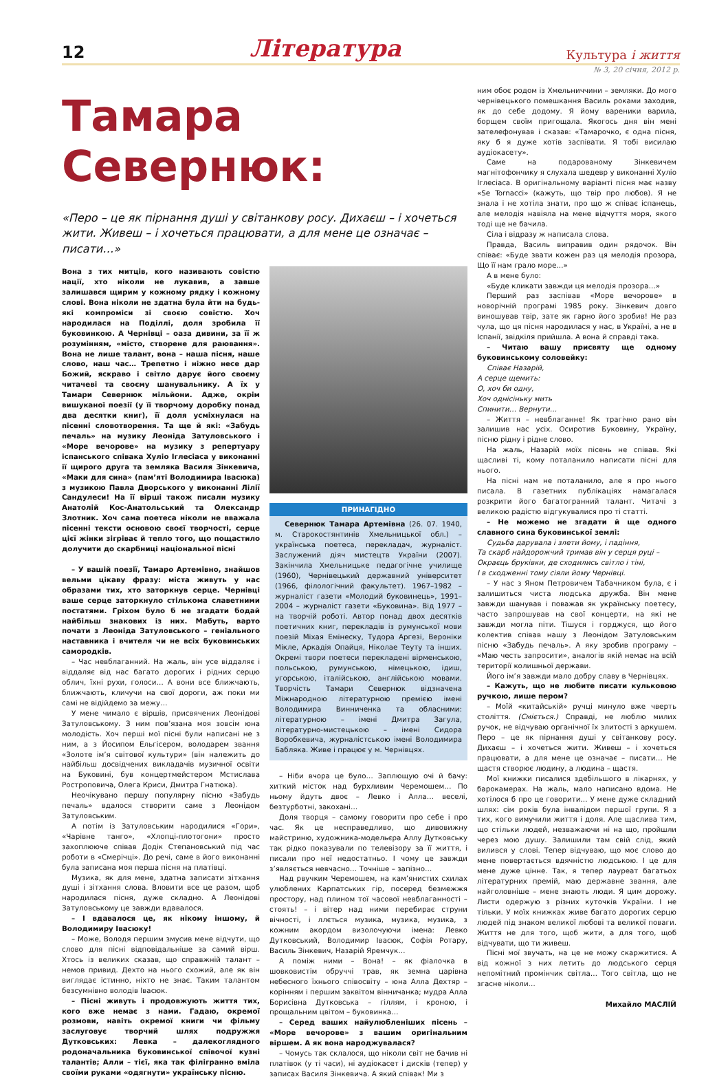12
Література
Культура і життя
№ 3, 20 січня, 2012 р.
Тамара Севернюк:
«Перо – це як пірнання душі у світанкову росу. Дихаєш – і хочеться жити. Живеш – і хочеться працювати, а для мене це означає – писати…»
Вона з тих митців, кого називають совістю нації, хто ніколи не лукавив, а завше залишався щирим у кожному рядку і кожному слові. Вона ніколи не здатна була йти на будь-які компроміси зі своєю совістю. Хоч народилася на Поділлі, доля зробила її буковинкою. А Чернівці – оаза дивини, за її ж розумінням, «місто, створене для раювання». Вона не лише талант, вона – наша пісня, наше слово, наш час… Трепетно і ніжно несе дар Божий, яскраво і світло дарує його своєму читачеві та своєму шанувальнику. А їх у Тамари Севернюк мільйони. Адже, окрім вишуканої поезії (у її творчому доробку понад два десятки книг), її доля усміхнулася на пісенні словотворення. Та ще й які: «Забудь печаль» на музику Леоніда Затуловського і «Море вечорове» на музику з репертуару іспанського співака Хуліо Іглесіаса у виконанні її щирого друга та земляка Василя Зінкевича, «Маки для сина» (пам’яті Володимира Івасюка) з музикою Павла Дворського у виконанні Лілії Сандулеси! На її вірші також писали музику Анатолій Кос-Анатольський та Олександр Злотник. Хоч сама поетеса ніколи не вважала пісенні тексти основою своєї творчості, серце цієї жінки зігріває й тепло того, що пощастило долучити до скарбниці національної пісні
– У вашій поезії, Тамаро Артемівно, знайшов вельми цікаву фразу: міста живуть у нас образами тих, хто заторкнув серце. Чернівці ваше серце заторкнуло стількома славетними постатями. Гріхом було б не згадати бодай найбільш знакових із них. Мабуть, варто почати з Леоніда Затуловського – геніального наставника і вчителя чи не всіх буковинських самородків.
– Час невблаганний. На жаль, він усе віддаляє і віддаляє від нас багато дорогих і рідних серцю облич, їхні рухи, голоси… А вони все ближчають, ближчають, кличучи на свої дороги, аж поки ми самі не відійдемо за межу…
У мене чимало є віршів, присвячених Леонідові Затуловському. З ним пов’язана моя зовсім юна молодість. Хоч перші мої пісні були написані не з ним, а з Йосипом Ельгісером, володарем звання «Золоте ім’я світової культури» (він належить до найбільш досвідчених викладачів музичної освіти на Буковині, був концертмейстером Мстислава Ростроповича, Олега Криси, Дмитра Гнатюка).
Неочікувано першу популярну пісню «Забудь печаль» вдалося створити саме з Леонідом Затуловським.
А потім із Затуловським народилися «Гори», «Чарівне танго», «Хлопці-плотогони» просто захоплююче співав Додік Степановський під час роботи в «Смерічці». До речі, саме в його виконанні була записана моя перша пісня на платівці.
Музика, як для мене, здатна записати зітхання душі і зітхання слова. Вловити все це разом, щоб народилася пісня, дуже складно. А Леонідові Затуловському це завжди вдавалося.
– І вдавалося це, як нікому іншому, й Володимиру Івасюку!
– Може, Володя першим змусив мене відчути, що слово для пісні відповідальніше за самий вірш. Хтось із великих сказав, що справжній талант – немов привид. Дехто на нього схожий, але як він виглядає істинно, ніхто не знає. Таким талантом безсумнівно володів Івасюк.
– Пісні живуть і продовжують життя тих, кого вже немає з нами. Гадаю, окремої розмови, навіть окремої книги чи фільму заслуговує творчий шлях подружжя Дутковських: Левка – далекоглядного родоначальника буковинської співочої кузні талантів; Алли – тієї, яка так філігранно вміла своїми руками «одягнути» українську пісню.
ПРИНАГІДНО
Севернюк Тамара Артемівна (26. 07. 1940, м. Старокостянтинів Хмельницької обл.) – українська поетеса, перекладач, журналіст. Заслужений діяч мистецтв України (2007). Закінчила Хмельницьке педагогічне училище (1960), Чернівецький державний університет (1966, філологічний факультет). 1967–1982 – журналіст газети «Молодий буковинець», 1991–2004 – журналіст газети «Буковина». Від 1977 – на творчій роботі. Автор понад двох десятків поетичних книг, перекладів із румунської мови поезій Міхая Емінеску, Тудора Аргезі, Вероніки Мікле, Аркадія Опайця, Ніколае Теуту та інших. Окремі твори поетеси перекладені вірменською, польською, румунською, німецькою, ідиш, угорською, італійською, англійською мовами. Творчість Тамари Севернюк відзначена Міжнародною літературною премією імені Володимира Винниченка та обласними: літературною – імені Дмитра Загула, літературно-мистецькою – імені Сидора Воробкевича, журналістською імені Володимира Бабляка. Живе і працює у м. Чернівцях.
– Ніби вчора це було… Заплющую очі й бачу: хиткий місток над бурхливим Черемошем… По ньому йдуть двоє – Левко і Алла… веселі, безтурботні, закохані…
Доля творця – самому говорити про себе і про час. Як це несправедливо, що дивовижну майстриню, художника-модельєра Аллу Дутковську так рідко показували по телевізору за її життя, і писали про неї недостатньо. І чому це завжди з’являється невчасно… Точніше – запізно…
Над рвучким Черемошем, на кам’янистих схилах улюблених Карпатських гір, посеред безмежжя простору, над плином тої часової невблаганності – стоять! – і вітер над ними перебирає струни вічності, і ллється музика, музика, музика, з кожним акордом визолочуючи імена: Левко Дутковський, Володимир Івасюк, Софія Ротару, Василь Зінкевич, Назарій Яремчук…
А поміж ними – Вона! – як фіалочка в шовковистім обруччі трав, як земна царівна небесного їхнього співосвіту – юна Алла Дехтяр – корінням і першим заквітом вінничанка; мудра Алла Борисівна Дутковська – гіллям, і кроною, і прощальним цвітом – буковинка…
– Серед ваших найулюбленіших пісень – «Море вечорове» з вашим оригінальним віршем. А як вона народжувалася?
– Чомусь так склалося, що ніколи світ не бачив ні платівок (у ті часи), ні аудіокасет і дисків (тепер) у записах Василя Зінкевича. А який співак! Ми з
ним обоє родом із Хмельниччини – земляки. До мого чернівецького помешкання Василь роками заходив, як до себе додому. Я йому вареники варила, борщем своїм пригощала. Якогось дня він мені зателефонував і сказав: «Тамарочко, є одна пісня, яку б я дуже хотів заспівати. Я тобі висилаю аудіокасету».
Саме на подарованому Зінкевичем магнітофончику я слухала шедевр у виконанні Хуліо Іглесіаса. В оригінальному варіанті пісня має назву «Se Tornacci» (кажуть, що твір про любов). Я не знала і не хотіла знати, про що ж співає іспанець, але мелодія навіяла на мене відчуття моря, якого тоді ще не бачила.
Сіла і відразу ж написала слова.
Правда, Василь виправив один рядочок. Він співає: «Буде звати кожен раз ця мелодія прозора, Що її нам грало море…»
А в мене було:
«Буде кликати завжди ця мелодія прозора…»
Перший раз заспівав «Море вечорове» в новорічній програмі 1985 року. Зінкевич довго виношував твір, зате як гарно його зробив! Не раз чула, що ця пісня народилася у нас, в Україні, а не в Іспанії, звідкіля прийшла. А вона й справді така.
– Читаю вашу присвяту ще одному буковинському соловейку:
Співає Назарій,
А серце щемить:
О, хоч би одну,
Хоч однісіньку мить
Спинити… Вернути…
– Життя – невблаганне! Як трагічно рано він залишив нас усіх. Осиротив Буковину, Україну, пісню рідну і рідне слово.
На жаль, Назарій моїх пісень не співав. Які щасливі ті, кому поталанило написати пісні для нього.
На пісні нам не поталанило, але я про нього писала. В газетних публікаціях намагалася розкрити його багатогранний талант. Читачі з великою радістю відгукувалися про ті статті.
– Не можемо не згадати й ще одного славного сина буковинської землі:
Судьба дарувала і злети йому, і падіння,
Та скарб найдорожчий тримав він у серця руці –
Окраєць бруківки, де сходились світло і тіні,
І в сходженні тому сіяли йому Чернівці.
– У нас з Яном Петровичем Табачником була, є і залишиться чиста людська дружба. Він мене завжди шанував і поважав як українську поетесу, часто запрошував на свої концерти, на які не завжди могла піти. Тішуся і горджуся, що його колектив співав нашу з Леонідом Затуловським пісню «Забудь печаль». А яку зробив програму – «Маю честь запросити», аналогів якій немає на всій території колишньої держави.
Його ім’я завжди мало добру славу в Чернівцях.
– Кажуть, що не любите писати кульковою ручкою, лише пером?
– Моїй «китайській» ручці минуло вже чверть століття. (Сміється.) Справді, не люблю милих ручок, не відчуваю органічної їх злитості з аркушем. Перо – це як пірнання душі у світанкову росу. Дихаєш – і хочеться жити. Живеш – і хочеться працювати, а для мене це означає – писати… Не щастя створює людину, а людина – щастя.
Мої книжки писалися здебільшого в лікарнях, у барокамерах. На жаль, мало написано вдома. Не хотілося б про це говорити… У мене дуже складний шлях: сім років була інвалідом першої групи. Я з тих, кого вимучили життя і доля. Але щаслива тим, що стільки людей, незважаючи ні на що, пройшли через мою душу. Залишили там свій слід, який вилився у слові. Тепер відчуваю, що моє слово до мене повертається вдячністю людською. І це для мене дуже цінне. Так, я тепер лауреат багатьох літературних премій, маю державне звання, але найголовніше – мене знають люди. Я цим дорожу. Листи одержую з різних куточків України. І не тільки. У моїх книжках живе багато дорогих серцю людей під знаком великої любові та великої поваги. Життя не для того, щоб жити, а для того, щоб відчувати, що ти живеш.
Пісні мої звучать, на це не можу скаржитися. А від кожної з них летить до людського серця непомітний промінчик світла… Того світла, що не згасне ніколи…
Михайло МАСЛІЙ